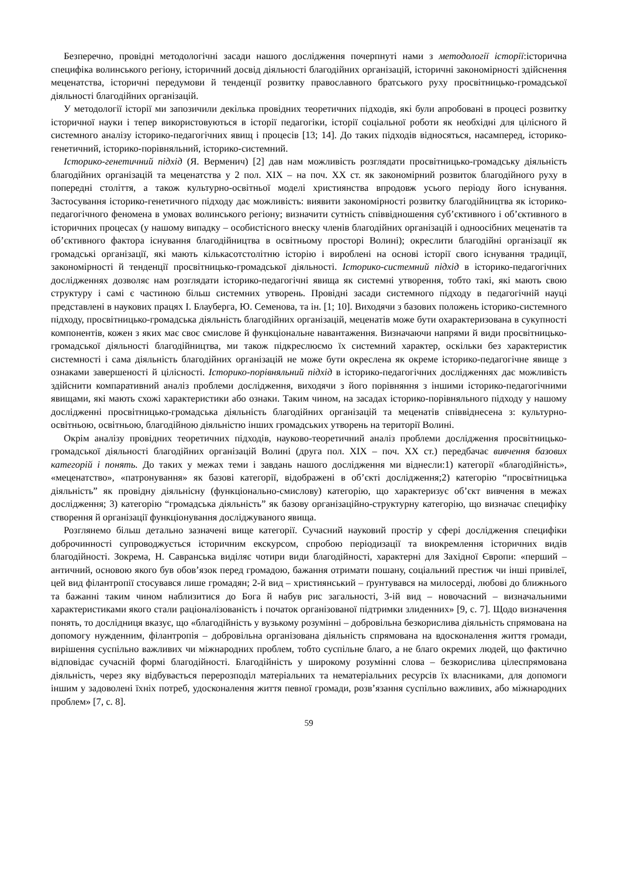Безперечно, провідні методологічні засади нашого дослідження почерпнуті нами з методології історії:історична специфіка волинського регіону, історичний досвід діяльності благодійних організацій, історичні закономірності здійснення меценатства, історичні передумови й тенденції розвитку православного братського руху просвітницько-громадської діяльності благодійних організацій.
У методології історії ми запозичили декілька провідних теоретичних підходів, які були апробовані в процесі розвитку історичної науки і тепер використовуються в історії педагогіки, історії соціальної роботи як необхідні для цілісного й системного аналізу історико-педагогічних явищ і процесів [13; 14]. До таких підходів відносяться, насамперед, історико-генетичний, історико-порівняльний, історико-системний.
Історико-генетичний підхід (Я. Верменич) [2] дав нам можливість розглядати просвітницько-громадську діяльність благодійних організацій та меценатства у 2 пол. ХІХ – на поч. ХХ ст. як закономірний розвиток благодійного руху в попередні століття, а також культурно-освітньої моделі християнства впродовж усього періоду його існування. Застосування історико-генетичного підходу дає можливість: виявити закономірності розвитку благодійництва як історико-педагогічного феномена в умовах волинського регіону; визначити сутність співвідношення суб’єктивного і об’єктивного в історичних процесах (у нашому випадку – особистісного внеску членів благодійних організацій і одноосібних меценатів та об’єктивного фактора існування благодійництва в освітньому просторі Волині); окреслити благодійні організації як громадські організації, які мають кількасотстолітню історію і вироблені на основі історії свого існування традиції, закономірності й тенденції просвітницько-громадської діяльності. Історико-системний підхід в історико-педагогічних дослідженнях дозволяє нам розглядати історико-педагогічні явища як системні утворення, тобто такі, які мають свою структуру і самі є частиною більш системних утворень. Провідні засади системного підходу в педагогічній науці представлені в наукових працях І. Блауберга, Ю. Семенова, та ін. [1; 10]. Виходячи з базових положень історико-системного підходу, просвітницько-громадська діяльність благодійних організацій, меценатів може бути охарактеризована в сукупності компонентів, кожен з яких має своє смислове й функціональне навантаження. Визначаючи напрями й види просвітницько-громадської діяльності благодійництва, ми також підкреслюємо їх системний характер, оскільки без характеристик системності і сама діяльність благодійних організацій не може бути окреслена як окреме історико-педагогічне явище з ознаками завершеності й цілісності. Історико-порівняльний підхід в історико-педагогічних дослідженнях дає можливість здійснити компаративний аналіз проблеми дослідження, виходячи з його порівняння з іншими історико-педагогічними явищами, які мають схожі характеристики або ознаки. Таким чином, на засадах історико-порівняльного підходу у нашому дослідженні просвітницько-громадська діяльність благодійних організацій та меценатів співвіднесена з: культурно-освітньою, освітньою, благодійною діяльністю інших громадських утворень на території Волині.
Окрім аналізу провідних теоретичних підходів, науково-теоретичний аналіз проблеми дослідження просвітницько-громадської діяльності благодійних організацій Волині (друга пол. ХІХ – поч. ХХ ст.) передбачає вивчення базових категорій і понять. До таких у межах теми і завдань нашого дослідження ми віднесли:1) категорії «благодійність», «меценатство», «патронування» як базові категорії, відображені в об’єкті дослідження;2) категорію “просвітницька діяльність” як провідну діяльнісну (функціонально-смислову) категорію, що характеризує об’єкт вивчення в межах дослідження; 3) категорію “громадська діяльність” як базову організаційно-структурну категорію, що визначає специфіку створення й організації функціонування досліджуваного явища.
Розглянемо більш детально зазначені вище категорії. Сучасний науковий простір у сфері дослідження специфіки доброчинності супроводжується історичним екскурсом, спробою періодизації та виокремлення історичних видів благодійності. Зокрема, Н. Савранська виділяє чотири види благодійності, характерні для Західної Європи: «перший – античний, основою якого був обов’язок перед громадою, бажання отримати пошану, соціальний престиж чи інші привілеї, цей вид філантропії стосувався лише громадян; 2-й вид – християнський – ґрунтувався на милосерді, любові до ближнього та бажанні таким чином наблизитися до Бога й набув рис загальності, 3-ій вид – новочасний – визначальними характеристиками якого стали раціоналізованість і початок організованої підтримки злиденних» [9, с. 7]. Щодо визначення понять, то дослідниця вказує, що «благодійність у вузькому розумінні – добровільна безкорислива діяльність спрямована на допомогу нужденним, філантропія – добровільна організована діяльність спрямована на вдосконалення життя громади, вирішення суспільно важливих чи міжнародних проблем, тобто суспільне благо, а не благо окремих людей, що фактично відповідає сучасній формі благодійності. Благодійність у широкому розумінні слова – безкорислива цілеспрямована діяльність, через яку відбувається перерозподіл матеріальних та нематеріальних ресурсів їх власниками, для допомоги іншим у задоволені їхніх потреб, удосконалення життя певної громади, розв’язання суспільно важливих, або міжнародних проблем» [7, с. 8].
59